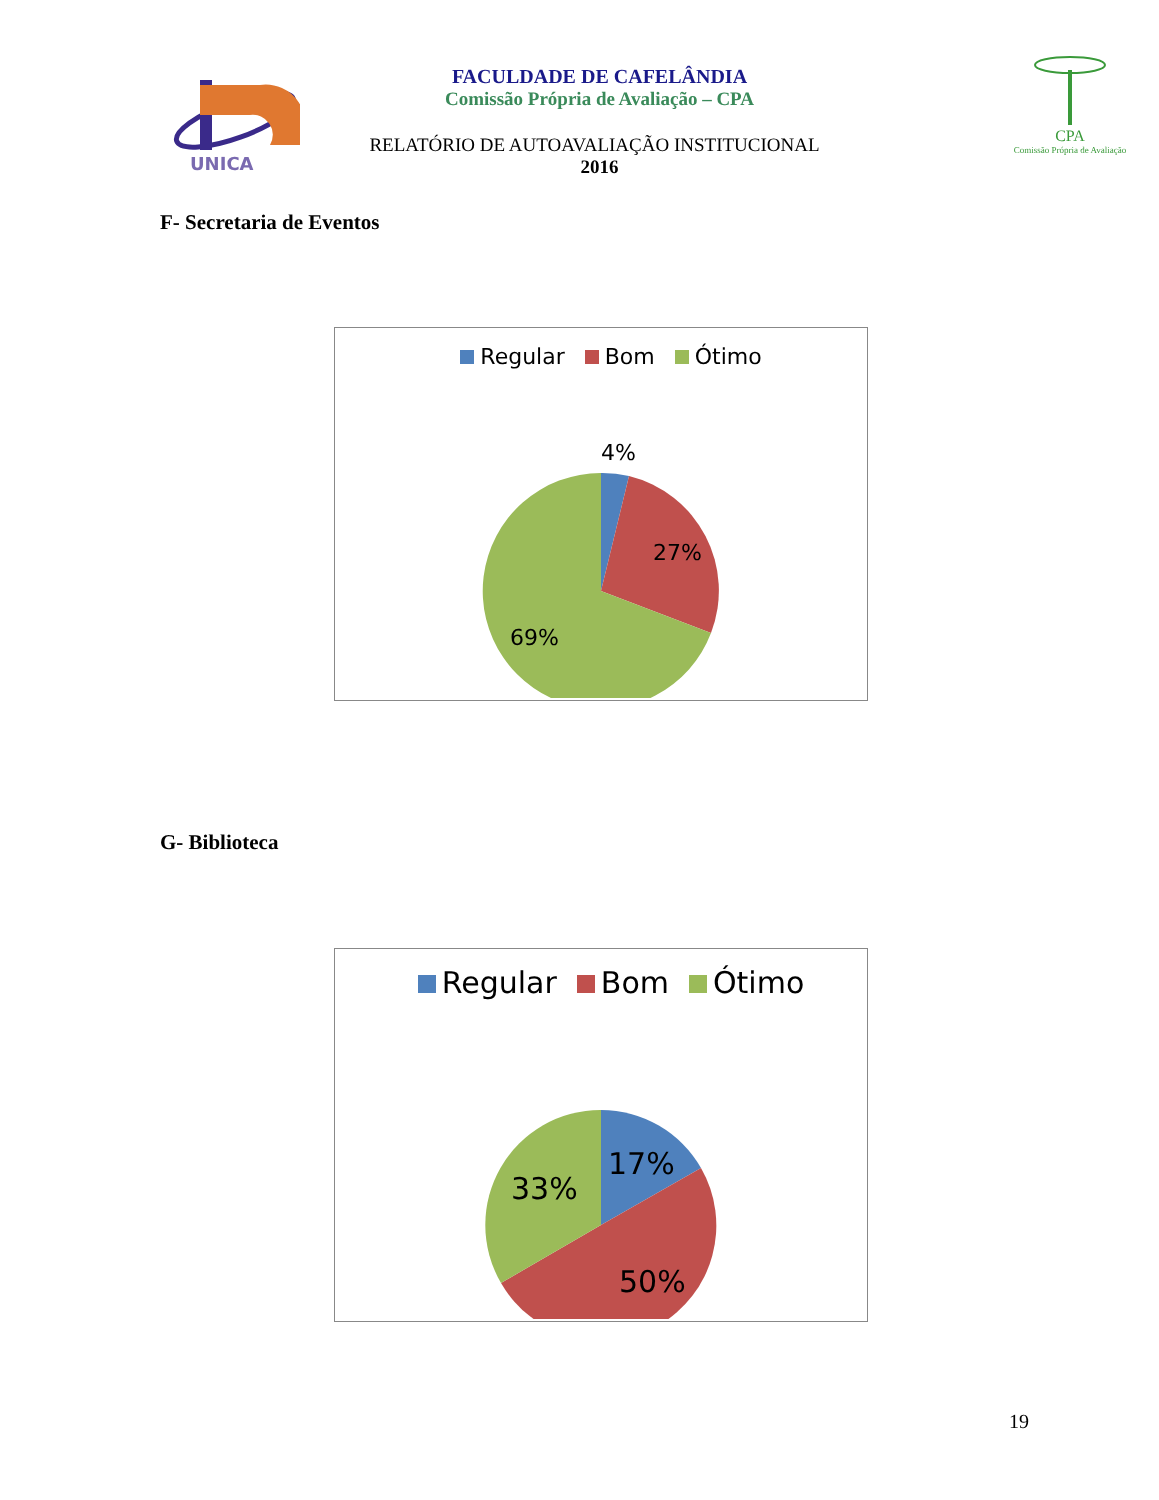UNICA
FACULDADE DE CAFELÂNDIA
Comissão Própria de Avaliação – CPA
RELATÓRIO DE AUTOAVALIAÇÃO INSTITUCIONAL
2016
CPA
Comissão Própria de Avaliação
F- Secretaria de Eventos
Regular Bom Ótimo
4%
27%
69%
G- Biblioteca
Regular Bom Ótimo
17%
33%
50%
19